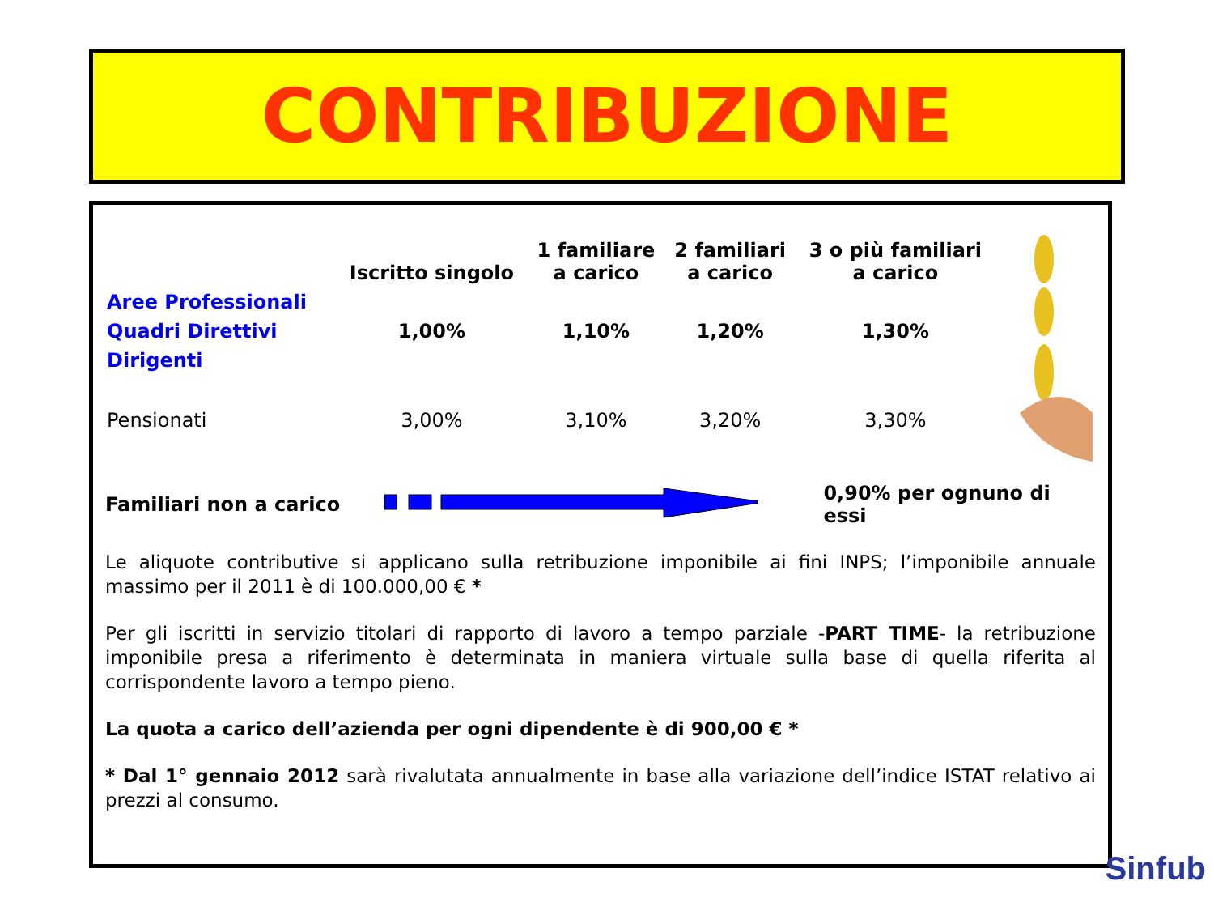CONTRIBUZIONE
| | Iscritto singolo | 1 familiare a carico | 2 familiari a carico | 3 o più familiari a carico |
| --- | --- | --- | --- | --- |
| Aree Professionali Quadri Direttivi Dirigenti | 1,00% | 1,10% | 1,20% | 1,30% |
| Pensionati | 3,00% | 3,10% | 3,20% | 3,30% |
Familiari non a carico 0,90% per ognuno di essi
Le aliquote contributive si applicano sulla retribuzione imponibile ai fini INPS; l’imponibile annuale massimo per il 2011 è di 100.000,00 € *
Per gli iscritti in servizio titolari di rapporto di lavoro a tempo parziale -PART TIME- la retribuzione imponibile presa a riferimento è determinata in maniera virtuale sulla base di quella riferita al corrispondente lavoro a tempo pieno.
La quota a carico dell’azienda per ogni dipendente è di 900,00 € *
* Dal 1° gennaio 2012 sarà rivalutata annualmente in base alla variazione dell’indice ISTAT relativo ai prezzi al consumo.
Sinfub